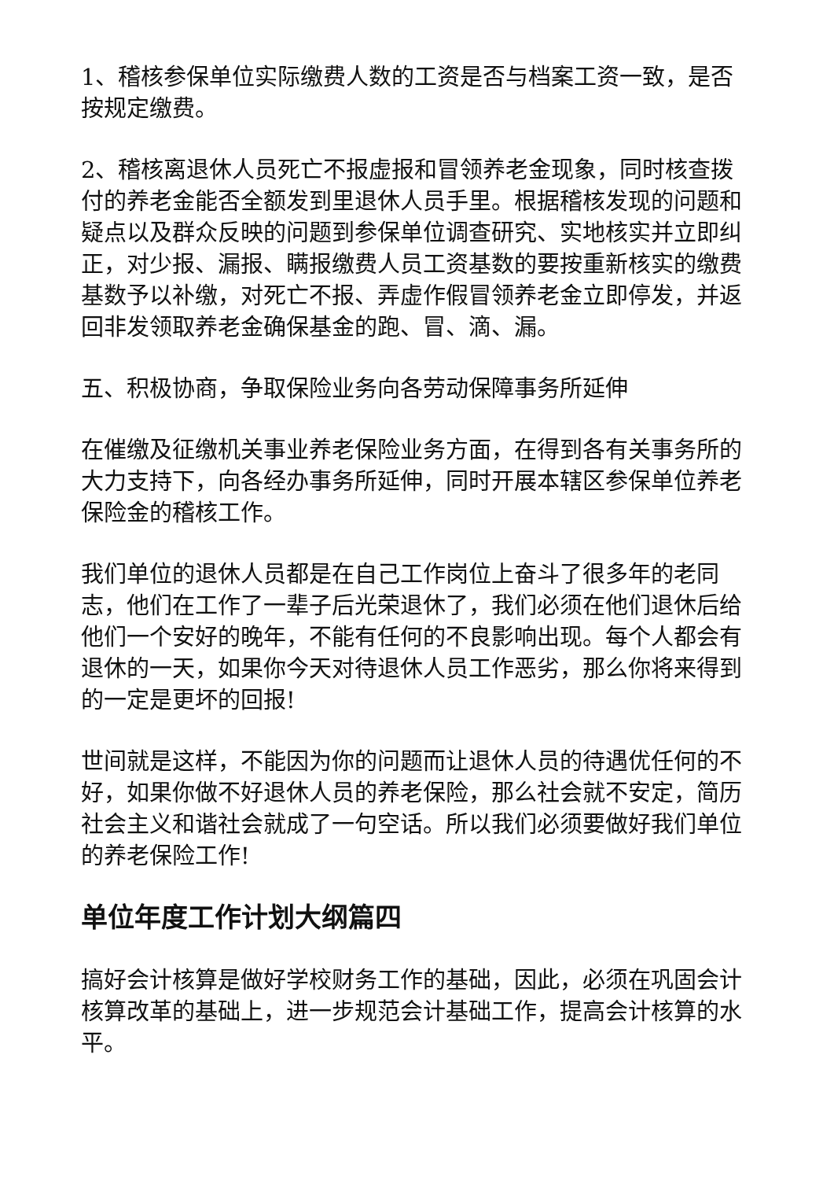1、稽核参保单位实际缴费人数的工资是否与档案工资一致，是否按规定缴费。
2、稽核离退休人员死亡不报虚报和冒领养老金现象，同时核查拨付的养老金能否全额发到里退休人员手里。根据稽核发现的问题和疑点以及群众反映的问题到参保单位调查研究、实地核实并立即纠正，对少报、漏报、瞒报缴费人员工资基数的要按重新核实的缴费基数予以补缴，对死亡不报、弄虚作假冒领养老金立即停发，并返回非发领取养老金确保基金的跑、冒、滴、漏。
五、积极协商，争取保险业务向各劳动保障事务所延伸
在催缴及征缴机关事业养老保险业务方面，在得到各有关事务所的大力支持下，向各经办事务所延伸，同时开展本辖区参保单位养老保险金的稽核工作。
我们单位的退休人员都是在自己工作岗位上奋斗了很多年的老同志，他们在工作了一辈子后光荣退休了，我们必须在他们退休后给他们一个安好的晚年，不能有任何的不良影响出现。每个人都会有退休的一天，如果你今天对待退休人员工作恶劣，那么你将来得到的一定是更坏的回报!
世间就是这样，不能因为你的问题而让退休人员的待遇优任何的不好，如果你做不好退休人员的养老保险，那么社会就不安定，简历社会主义和谐社会就成了一句空话。所以我们必须要做好我们单位的养老保险工作!
单位年度工作计划大纲篇四
搞好会计核算是做好学校财务工作的基础，因此，必须在巩固会计核算改革的基础上，进一步规范会计基础工作，提高会计核算的水平。